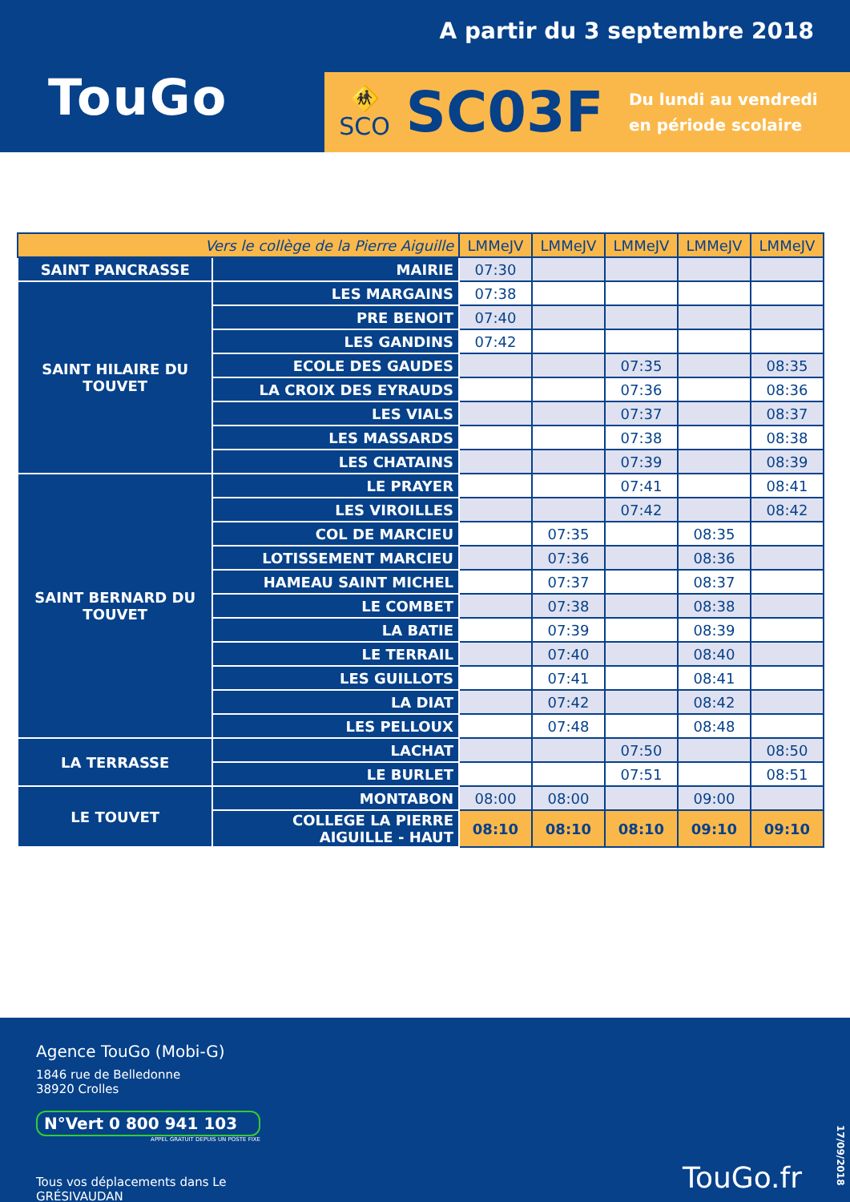A partir du 3 septembre 2018
TouGo
🚸
SCO
SC03F
Du lundi au vendredi
en période scolaire
| Vers le collège de la Pierre Aiguille | | LMMeJV | LMMeJV | LMMeJV | LMMeJV | LMMeJV |
| --- | --- | --- | --- | --- | --- | --- |
| SAINT PANCRASSE | MAIRIE | 07:30 | | | | |
| SAINT HILAIRE DU TOUVET | LES MARGAINS | 07:38 | | | | |
| | PRE BENOIT | 07:40 | | | | |
| | LES GANDINS | 07:42 | | | | |
| | ECOLE DES GAUDES | | | 07:35 | | 08:35 |
| | LA CROIX DES EYRAUDS | | | 07:36 | | 08:36 |
| | LES VIALS | | | 07:37 | | 08:37 |
| | LES MASSARDS | | | 07:38 | | 08:38 |
| | LES CHATAINS | | | 07:39 | | 08:39 |
| SAINT BERNARD DU TOUVET | LE PRAYER | | | 07:41 | | 08:41 |
| | LES VIROILLES | | | 07:42 | | 08:42 |
| | COL DE MARCIEU | | 07:35 | | 08:35 | |
| | LOTISSEMENT MARCIEU | | 07:36 | | 08:36 | |
| | HAMEAU SAINT MICHEL | | 07:37 | | 08:37 | |
| | LE COMBET | | 07:38 | | 08:38 | |
| | LA BATIE | | 07:39 | | 08:39 | |
| | LE TERRAIL | | 07:40 | | 08:40 | |
| | LES GUILLOTS | | 07:41 | | 08:41 | |
| | LA DIAT | | 07:42 | | 08:42 | |
| | LES PELLOUX | | 07:48 | | 08:48 | |
| LA TERRASSE | LACHAT | | | 07:50 | | 08:50 |
| | LE BURLET | | | 07:51 | | 08:51 |
| LE TOUVET | MONTABON | 08:00 | 08:00 | | 09:00 | |
| | COLLEGE LA PIERRE AIGUILLE - HAUT | 08:10 | 08:10 | 08:10 | 09:10 | 09:10 |
Agence TouGo (Mobi-G)
1846 rue de Belledonne
38920 Crolles
N°Vert 0 800 941 103
APPEL GRATUIT DEPUIS UN POSTE FIXE
Tous vos déplacements dans Le GRÉSIVAUDAN
TouGo.fr
17/09/2018